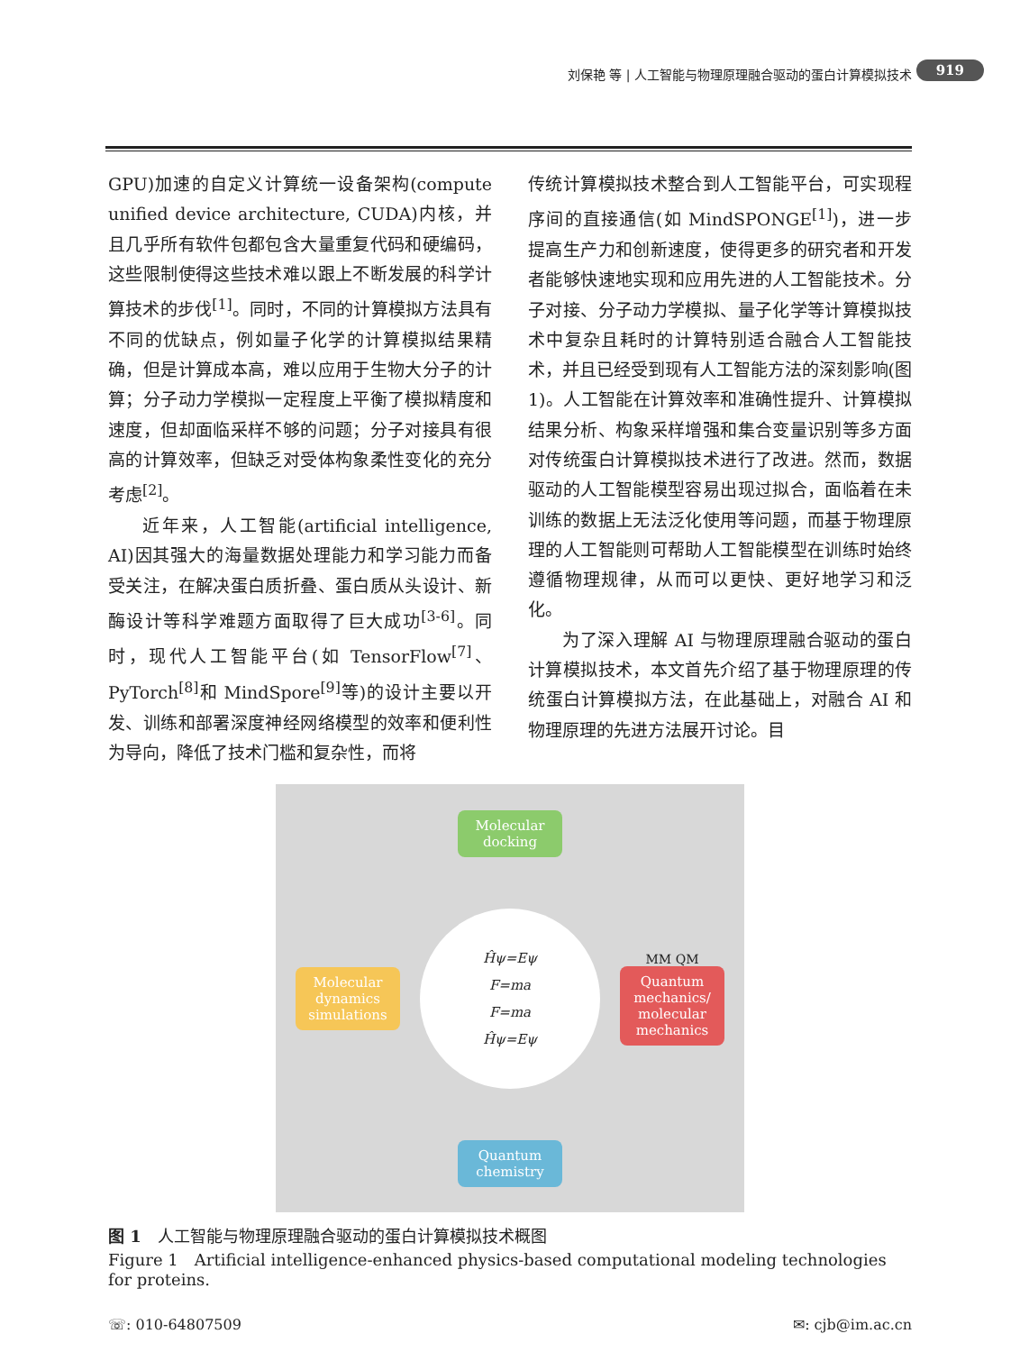刘保艳 等 | 人工智能与物理原理融合驱动的蛋白计算模拟技术 919
GPU)加速的自定义计算统一设备架构(compute unified device architecture, CUDA)内核，并且几乎所有软件包都包含大量重复代码和硬编码，这些限制使得这些技术难以跟上不断发展的科学计算技术的步伐<sup>[1]</sup>。同时，不同的计算模拟方法具有不同的优缺点，例如量子化学的计算模拟结果精确，但是计算成本高，难以应用于生物大分子的计算；分子动力学模拟一定程度上平衡了模拟精度和速度，但却面临采样不够的问题；分子对接具有很高的计算效率，但缺乏对受体构象柔性变化的充分考虑<sup>[2]</sup>。
近年来，人工智能(artificial intelligence, AI)因其强大的海量数据处理能力和学习能力而备受关注，在解决蛋白质折叠、蛋白质从头设计、新酶设计等科学难题方面取得了巨大成功<sup>[3-6]</sup>。同时，现代人工智能平台(如 TensorFlow<sup>[7]</sup>、PyTorch<sup>[8]</sup>和 MindSpore<sup>[9]</sup>等)的设计主要以开发、训练和部署深度神经网络模型的效率和便利性为导向，降低了技术门槛和复杂性，而将
传统计算模拟技术整合到人工智能平台，可实现程序间的直接通信(如 MindSPONGE<sup>[1]</sup>)，进一步提高生产力和创新速度，使得更多的研究者和开发者能够快速地实现和应用先进的人工智能技术。分子对接、分子动力学模拟、量子化学等计算模拟技术中复杂且耗时的计算特别适合融合人工智能技术，并且已经受到现有人工智能方法的深刻影响(图 1)。人工智能在计算效率和准确性提升、计算模拟结果分析、构象采样增强和集合变量识别等多方面对传统蛋白计算模拟技术进行了改进。然而，数据驱动的人工智能模型容易出现过拟合，面临着在未训练的数据上无法泛化使用等问题，而基于物理原理的人工智能则可帮助人工智能模型在训练时始终遵循物理规律，从而可以更快、更好地学习和泛化。
为了深入理解 AI 与物理原理融合驱动的蛋白计算模拟技术，本文首先介绍了基于物理原理的传统蛋白计算模拟方法，在此基础上，对融合 AI 和物理原理的先进方法展开讨论。目
Molecular docking
Molecular dynamics simulations
Ĥψ=Eψ
F=ma
F=ma
Ĥψ=Eψ
MM QM
Quantum mechanics/ molecular mechanics
Quantum chemistry
图 1　人工智能与物理原理融合驱动的蛋白计算模拟技术概图
Figure 1　Artificial intelligence-enhanced physics-based computational modeling technologies for proteins.
☏: 010-64807509 ✉: cjb@im.ac.cn